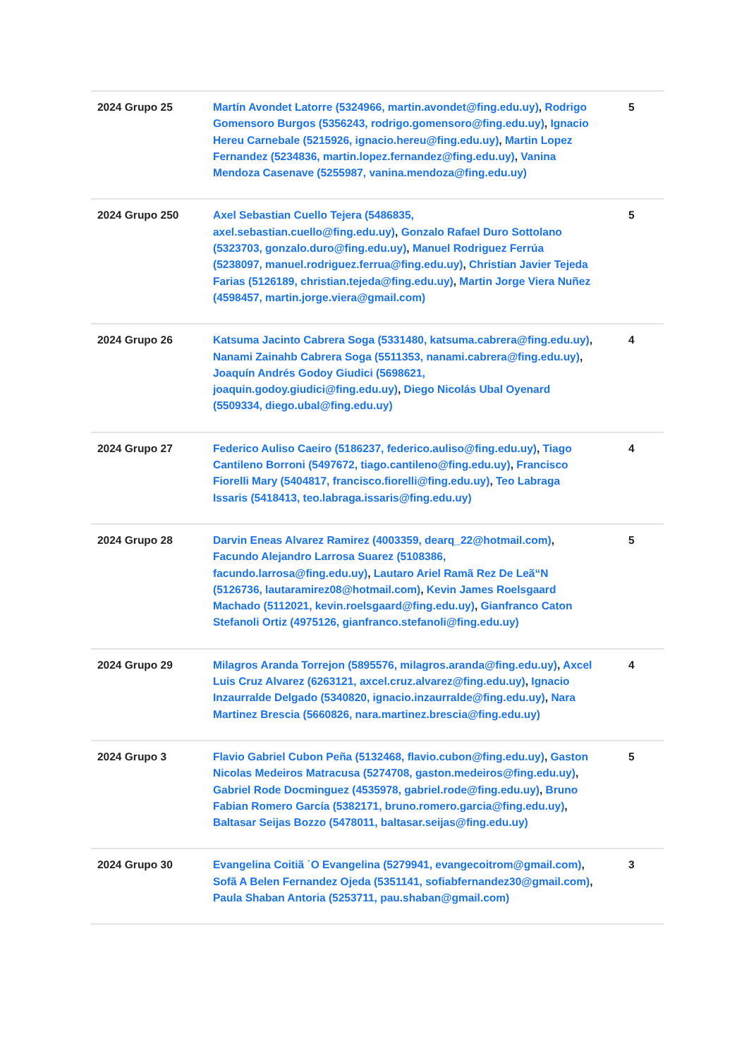| 2024 Grupo 25 | Martín Avondet Latorre (5324966, martin.avondet@fing.edu.uy) , Rodrigo Gomensoro Burgos (5356243, rodrigo.gomensoro@fing.edu.uy) , Ignacio Hereu Carnebale (5215926, ignacio.hereu@fing.edu.uy) , Martin Lopez Fernandez (5234836, martin.lopez.fernandez@fing.edu.uy) , Vanina Mendoza Casenave (5255987, vanina.mendoza@fing.edu.uy) | 5 |
| 2024 Grupo 250 | Axel Sebastian Cuello Tejera (5486835, axel.sebastian.cuello@fing.edu.uy) , Gonzalo Rafael Duro Sottolano (5323703, gonzalo.duro@fing.edu.uy) , Manuel Rodriguez Ferrúa (5238097, manuel.rodriguez.ferrua@fing.edu.uy) , Christian Javier Tejeda Farias (5126189, christian.tejeda@fing.edu.uy) , Martin Jorge Viera Nuñez (4598457, martin.jorge.viera@gmail.com) | 5 |
| 2024 Grupo 26 | Katsuma Jacinto Cabrera Soga (5331480, katsuma.cabrera@fing.edu.uy) , Nanami Zainahb Cabrera Soga (5511353, nanami.cabrera@fing.edu.uy) , Joaquín Andrés Godoy Giudici (5698621, joaquin.godoy.giudici@fing.edu.uy) , Diego Nicolás Ubal Oyenard (5509334, diego.ubal@fing.edu.uy) | 4 |
| 2024 Grupo 27 | Federico Auliso Caeiro (5186237, federico.auliso@fing.edu.uy) , Tiago Cantileno Borroni (5497672, tiago.cantileno@fing.edu.uy) , Francisco Fiorelli Mary (5404817, francisco.fiorelli@fing.edu.uy) , Teo Labraga Issaris (5418413, teo.labraga.issaris@fing.edu.uy) | 4 |
| 2024 Grupo 28 | Darvin Eneas Alvarez Ramirez (4003359, dearq_22@hotmail.com) , Facundo Alejandro Larrosa Suarez (5108386, facundo.larrosa@fing.edu.uy) , Lautaro Ariel Ramã Rez De Leã“N (5126736, lautaramirez08@hotmail.com) , Kevin James Roelsgaard Machado (5112021, kevin.roelsgaard@fing.edu.uy) , Gianfranco Caton Stefanoli Ortiz (4975126, gianfranco.stefanoli@fing.edu.uy) | 5 |
| 2024 Grupo 29 | Milagros Aranda Torrejon (5895576, milagros.aranda@fing.edu.uy) , Axcel Luis Cruz Alvarez (6263121, axcel.cruz.alvarez@fing.edu.uy) , Ignacio Inzaurralde Delgado (5340820, ignacio.inzaurralde@fing.edu.uy) , Nara Martinez Brescia (5660826, nara.martinez.brescia@fing.edu.uy) | 4 |
| 2024 Grupo 3 | Flavio Gabriel Cubon Peña (5132468, flavio.cubon@fing.edu.uy) , Gaston Nicolas Medeiros Matracusa (5274708, gaston.medeiros@fing.edu.uy) , Gabriel Rode Docminguez (4535978, gabriel.rode@fing.edu.uy) , Bruno Fabian Romero García (5382171, bruno.romero.garcia@fing.edu.uy) , Baltasar Seijas Bozzo (5478011, baltasar.seijas@fing.edu.uy) | 5 |
| 2024 Grupo 30 | Evangelina Coitiã ˙O Evangelina (5279941, evangecoitrom@gmail.com) , Sofã A Belen Fernandez Ojeda (5351141, sofiabfernandez30@gmail.com) , Paula Shaban Antoria (5253711, pau.shaban@gmail.com) | 3 |